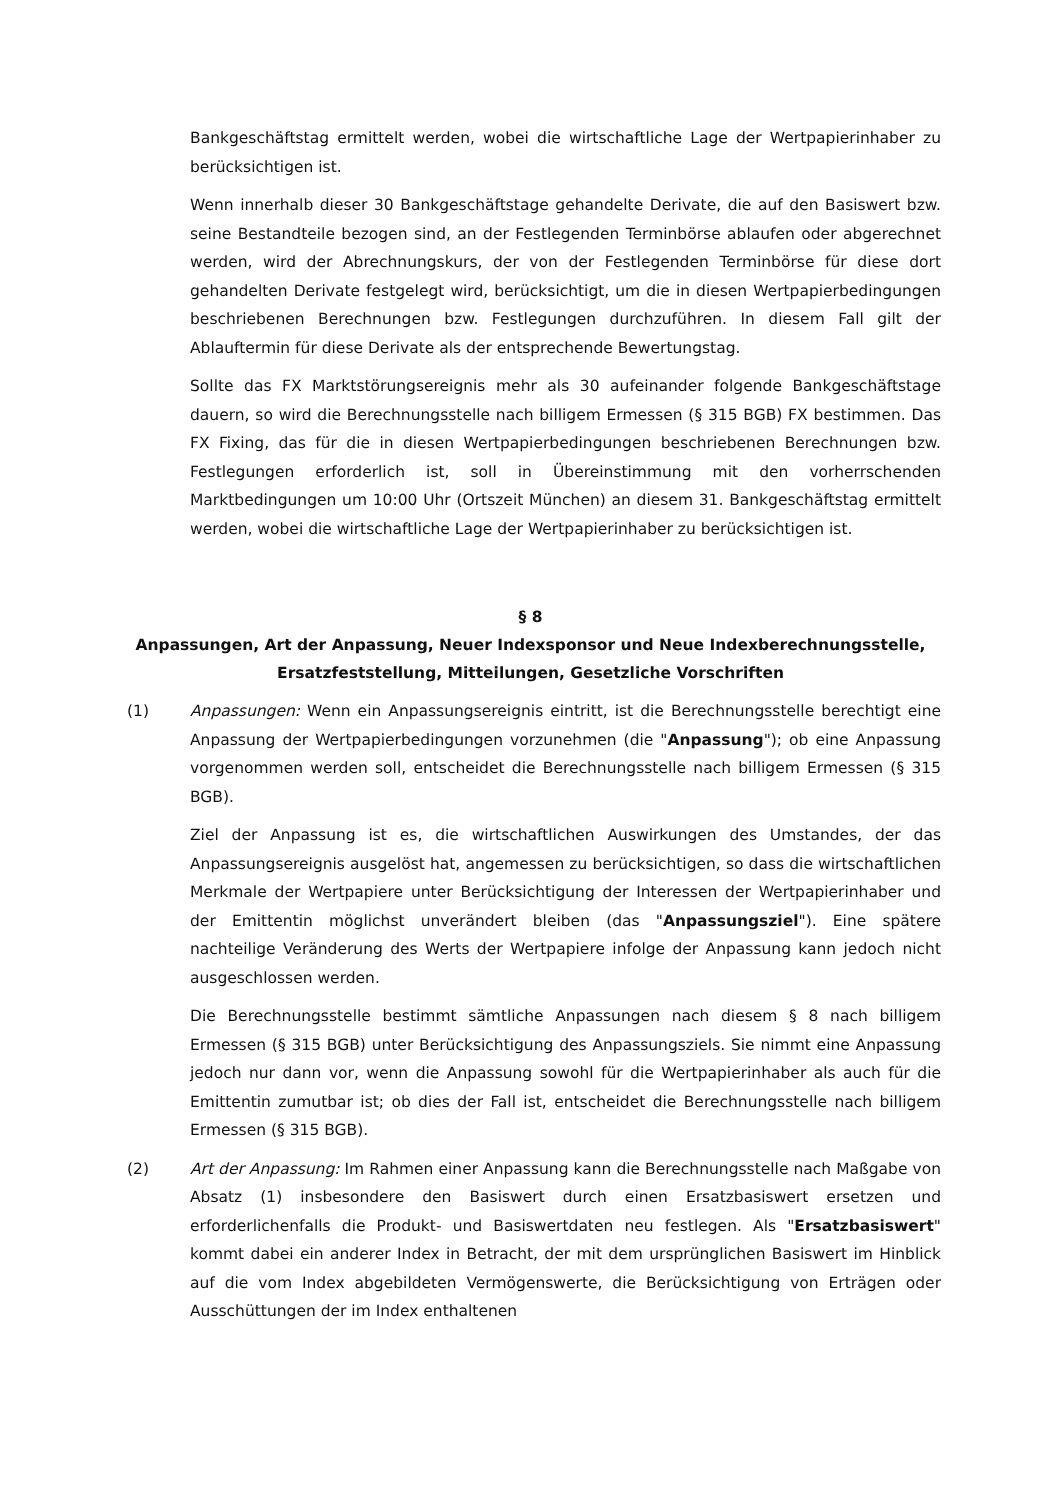Bankgeschäftstag ermittelt werden, wobei die wirtschaftliche Lage der Wertpapierinhaber zu berücksichtigen ist.
Wenn innerhalb dieser 30 Bankgeschäftstage gehandelte Derivate, die auf den Basiswert bzw. seine Bestandteile bezogen sind, an der Festlegenden Terminbörse ablaufen oder abgerechnet werden, wird der Abrechnungskurs, der von der Festlegenden Terminbörse für diese dort gehandelten Derivate festgelegt wird, berücksichtigt, um die in diesen Wertpapierbedingungen beschriebenen Berechnungen bzw. Festlegungen durchzuführen. In diesem Fall gilt der Ablauftermin für diese Derivate als der entsprechende Bewertungstag.
Sollte das FX Marktstörungsereignis mehr als 30 aufeinander folgende Bankgeschäftstage dauern, so wird die Berechnungsstelle nach billigem Ermessen (§ 315 BGB) FX bestimmen. Das FX Fixing, das für die in diesen Wertpapierbedingungen beschriebenen Berechnungen bzw. Festlegungen erforderlich ist, soll in Übereinstimmung mit den vorherrschenden Marktbedingungen um 10:00 Uhr (Ortszeit München) an diesem 31. Bankgeschäftstag ermittelt werden, wobei die wirtschaftliche Lage der Wertpapierinhaber zu berücksichtigen ist.
§ 8
Anpassungen, Art der Anpassung, Neuer Indexsponsor und Neue Indexberechnungsstelle, Ersatzfeststellung, Mitteilungen, Gesetzliche Vorschriften
(1) Anpassungen: Wenn ein Anpassungsereignis eintritt, ist die Berechnungsstelle berechtigt eine Anpassung der Wertpapierbedingungen vorzunehmen (die "Anpassung"); ob eine Anpassung vorgenommen werden soll, entscheidet die Berechnungsstelle nach billigem Ermessen (§ 315 BGB).
Ziel der Anpassung ist es, die wirtschaftlichen Auswirkungen des Umstandes, der das Anpassungsereignis ausgelöst hat, angemessen zu berücksichtigen, so dass die wirtschaftlichen Merkmale der Wertpapiere unter Berücksichtigung der Interessen der Wertpapierinhaber und der Emittentin möglichst unverändert bleiben (das "Anpassungsziel"). Eine spätere nachteilige Veränderung des Werts der Wertpapiere infolge der Anpassung kann jedoch nicht ausgeschlossen werden.
Die Berechnungsstelle bestimmt sämtliche Anpassungen nach diesem § 8 nach billigem Ermessen (§ 315 BGB) unter Berücksichtigung des Anpassungsziels. Sie nimmt eine Anpassung jedoch nur dann vor, wenn die Anpassung sowohl für die Wertpapierinhaber als auch für die Emittentin zumutbar ist; ob dies der Fall ist, entscheidet die Berechnungsstelle nach billigem Ermessen (§ 315 BGB).
(2) Art der Anpassung: Im Rahmen einer Anpassung kann die Berechnungsstelle nach Maßgabe von Absatz (1) insbesondere den Basiswert durch einen Ersatzbasiswert ersetzen und erforderlichenfalls die Produkt- und Basiswertdaten neu festlegen. Als "Ersatzbasiswert" kommt dabei ein anderer Index in Betracht, der mit dem ursprünglichen Basiswert im Hinblick auf die vom Index abgebildeten Vermögenswerte, die Berücksichtigung von Erträgen oder Ausschüttungen der im Index enthaltenen